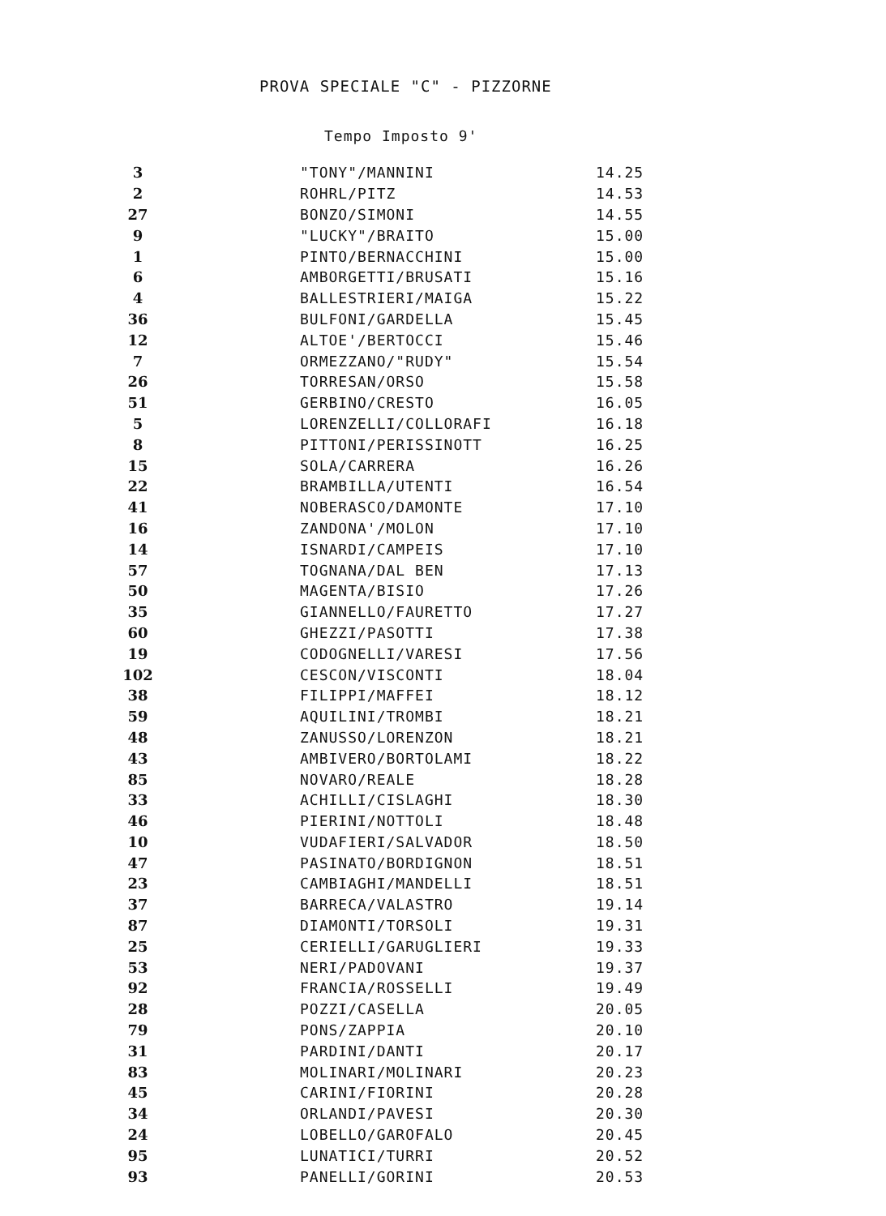PROVA SPECIALE "C" - PIZZORNE
Tempo Imposto 9'
| 3 | | "TONY"/MANNINI | 14.25 |
| 2 | | ROHRL/PITZ | 14.53 |
| 27 | | BONZO/SIMONI | 14.55 |
| 9 | | "LUCKY"/BRAITO | 15.00 |
| 1 | | PINTO/BERNACCHINI | 15.00 |
| 6 | | AMBORGETTI/BRUSATI | 15.16 |
| 4 | | BALLESTRIERI/MAIGA | 15.22 |
| 36 | | BULFONI/GARDELLA | 15.45 |
| 12 | | ALTOE'/BERTOCCI | 15.46 |
| 7 | | ORMEZZANO/"RUDY" | 15.54 |
| 26 | | TORRESAN/ORSO | 15.58 |
| 51 | | GERBINO/CRESTO | 16.05 |
| 5 | | LORENZELLI/COLLORAFI | 16.18 |
| 8 | | PITTONI/PERISSINOTT | 16.25 |
| 15 | | SOLA/CARRERA | 16.26 |
| 22 | | BRAMBILLA/UTENTI | 16.54 |
| 41 | | NOBERASCO/DAMONTE | 17.10 |
| 16 | | ZANDONA'/MOLON | 17.10 |
| 14 | | ISNARDI/CAMPEIS | 17.10 |
| 57 | | TOGNANA/DAL BEN | 17.13 |
| 50 | | MAGENTA/BISIO | 17.26 |
| 35 | | GIANNELLO/FAURETTO | 17.27 |
| 60 | | GHEZZI/PASOTTI | 17.38 |
| 19 | | CODOGNELLI/VARESI | 17.56 |
| 102 | | CESCON/VISCONTI | 18.04 |
| 38 | | FILIPPI/MAFFEI | 18.12 |
| 59 | | AQUILINI/TROMBI | 18.21 |
| 48 | | ZANUSSO/LORENZON | 18.21 |
| 43 | | AMBIVERO/BORTOLAMI | 18.22 |
| 85 | | NOVARO/REALE | 18.28 |
| 33 | | ACHILLI/CISLAGHI | 18.30 |
| 46 | | PIERINI/NOTTOLI | 18.48 |
| 10 | | VUDAFIERI/SALVADOR | 18.50 |
| 47 | | PASINATO/BORDIGNON | 18.51 |
| 23 | | CAMBIAGHI/MANDELLI | 18.51 |
| 37 | | BARRECA/VALASTRO | 19.14 |
| 87 | | DIAMONTI/TORSOLI | 19.31 |
| 25 | | CERIELLI/GARUGLIERI | 19.33 |
| 53 | | NERI/PADOVANI | 19.37 |
| 92 | | FRANCIA/ROSSELLI | 19.49 |
| 28 | | POZZI/CASELLA | 20.05 |
| 79 | | PONS/ZAPPIA | 20.10 |
| 31 | | PARDINI/DANTI | 20.17 |
| 83 | | MOLINARI/MOLINARI | 20.23 |
| 45 | | CARINI/FIORINI | 20.28 |
| 34 | | ORLANDI/PAVESI | 20.30 |
| 24 | | LOBELLO/GAROFALO | 20.45 |
| 95 | | LUNATICI/TURRI | 20.52 |
| 93 | | PANELLI/GORINI | 20.53 |